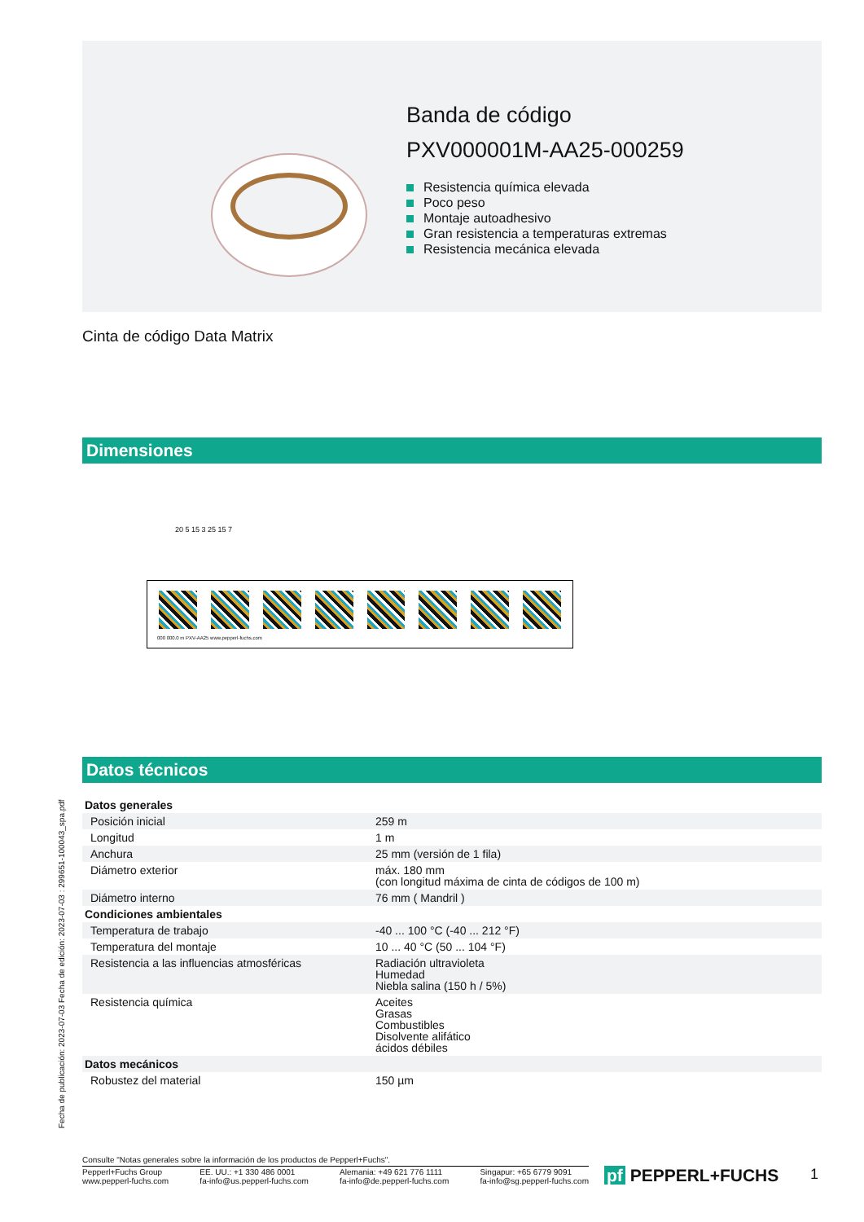Banda de código
PXV000001M-AA25-000259
Resistencia química elevada
Poco peso
Montaje autoadhesivo
Gran resistencia a temperaturas extremas
Resistencia mecánica elevada
Cinta de código Data Matrix
Dimensiones
20 5 15 3 25 15 7
000 000.0 m PXV-AA25 www.pepperl-fuchs.com
Datos técnicos
| Datos generales | |
| Posición inicial | 259 m |
| Longitud | 1 m |
| Anchura | 25 mm (versión de 1 fila) |
| Diámetro exterior | máx. 180 mm (con longitud máxima de cinta de códigos de 100 m) |
| Diámetro interno | 76 mm ( Mandril ) |
| Condiciones ambientales | |
| Temperatura de trabajo | -40 ... 100 °C (-40 ... 212 °F) |
| Temperatura del montaje | 10 ... 40 °C (50 ... 104 °F) |
| Resistencia a las influencias atmosféricas | Radiación ultravioleta Humedad Niebla salina (150 h / 5%) |
| Resistencia química | Aceites Grasas Combustibles Disolvente alifático ácidos débiles |
| Datos mecánicos | |
| Robustez del material | 150 µm |
Fecha de publicación: 2023-07-03 Fecha de edición: 2023-07-03 : 299651-100043_spa.pdf
Consulte "Notas generales sobre la información de los productos de Pepperl+Fuchs".
Pepperl+Fuchs Group
www.pepperl-fuchs.com
EE. UU.: +1 330 486 0001
fa-info@us.pepperl-fuchs.com
Alemania: +49 621 776 1111
fa-info@de.pepperl-fuchs.com
Singapur: +65 6779 9091
fa-info@sg.pepperl-fuchs.com
pf PEPPERL+FUCHS 1